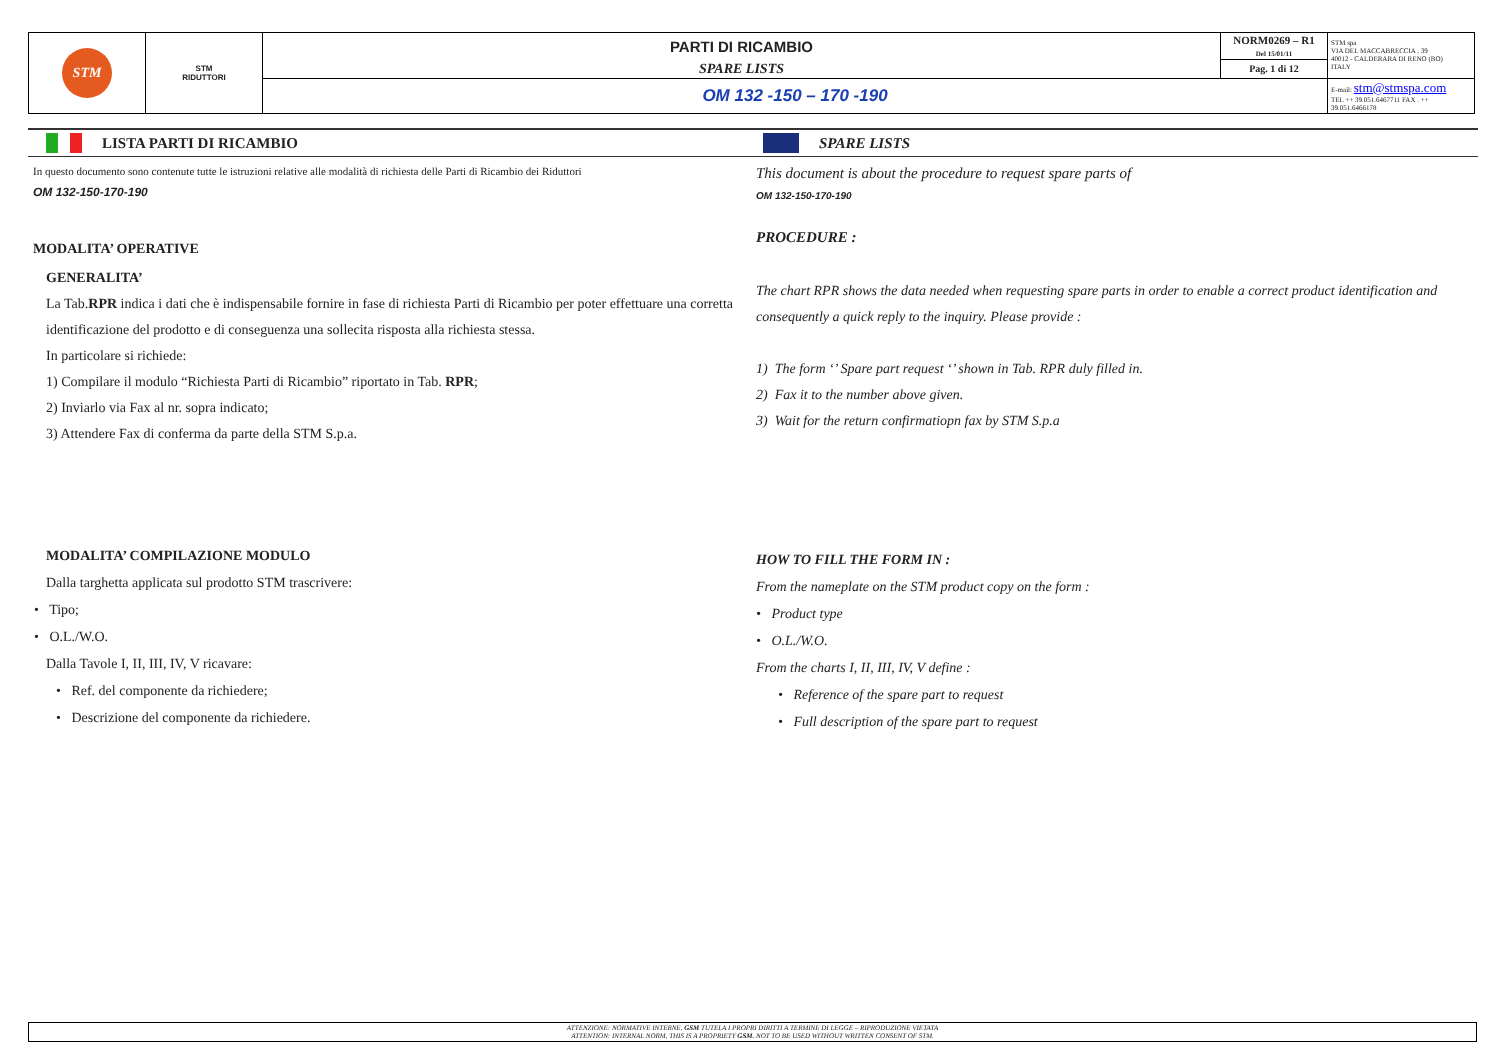| STM | STM RIDUTTORI | PARTI DI RICAMBIO | NORM0269 – R1 Del 15/01/11 | STM spa VIA DEL MACCABRECCIA , 39 40012 - CALDERARA DI RENO (BO) ITALY |
| | | SPARE LISTS | Pag. 1 di 12 | |
| | | OM 132 -150 – 170 -190 | | E-mail: stm@stmspa.com TEL ++ 39.051.6467711 FAX . ++ 39.051.6466178 |
LISTA PARTI DI RICAMBIO
In questo documento sono contenute tutte le istruzioni relative alle modalità di richiesta delle Parti di Ricambio dei Riduttori
OM 132-150-170-190
MODALITA’ OPERATIVE
GENERALITA’
La Tab.RPR indica i dati che è indispensabile fornire in fase di richiesta Parti di Ricambio per poter effettuare una corretta identificazione del prodotto e di conseguenza una sollecita risposta alla richiesta stessa.
In particolare si richiede:
1) Compilare il modulo “Richiesta Parti di Ricambio” riportato in Tab. RPR;
2) Inviarlo via Fax al nr. sopra indicato;
3) Attendere Fax di conferma da parte della STM S.p.a.
MODALITA’ COMPILAZIONE MODULO
Dalla targhetta applicata sul prodotto STM trascrivere:
• Tipo;
• O.L./W.O.
Dalla Tavole I, II, III, IV, V ricavare:
• Ref. del componente da richiedere;
• Descrizione del componente da richiedere.
SPARE LISTS
This document is about the procedure to request spare parts of
OM 132-150-170-190
PROCEDURE :
The chart RPR shows the data needed when requesting spare parts in order to enable a correct product identification and consequently a quick reply to the inquiry. Please provide :
1) The form ‘’ Spare part request ‘’ shown in Tab. RPR duly filled in.
2) Fax it to the number above given.
3) Wait for the return confirmatiopn fax by STM S.p.a
HOW TO FILL THE FORM IN :
From the nameplate on the STM product copy on the form :
• Product type
• O.L./W.O.
From the charts I, II, III, IV, V define :
• Reference of the spare part to request
• Full description of the spare part to request
ATTENZIONE: NORMATIVE INTERNE, GSM TUTELA I PROPRI DIRITTI A TERMINE DI LEGGE – RIPRODUZIONE VIETATA
ATTENTION: INTERNAL NORM, THIS IS A PROPRIETY GSM. NOT TO BE USED WITHOUT WRITTEN CONSENT OF STM.